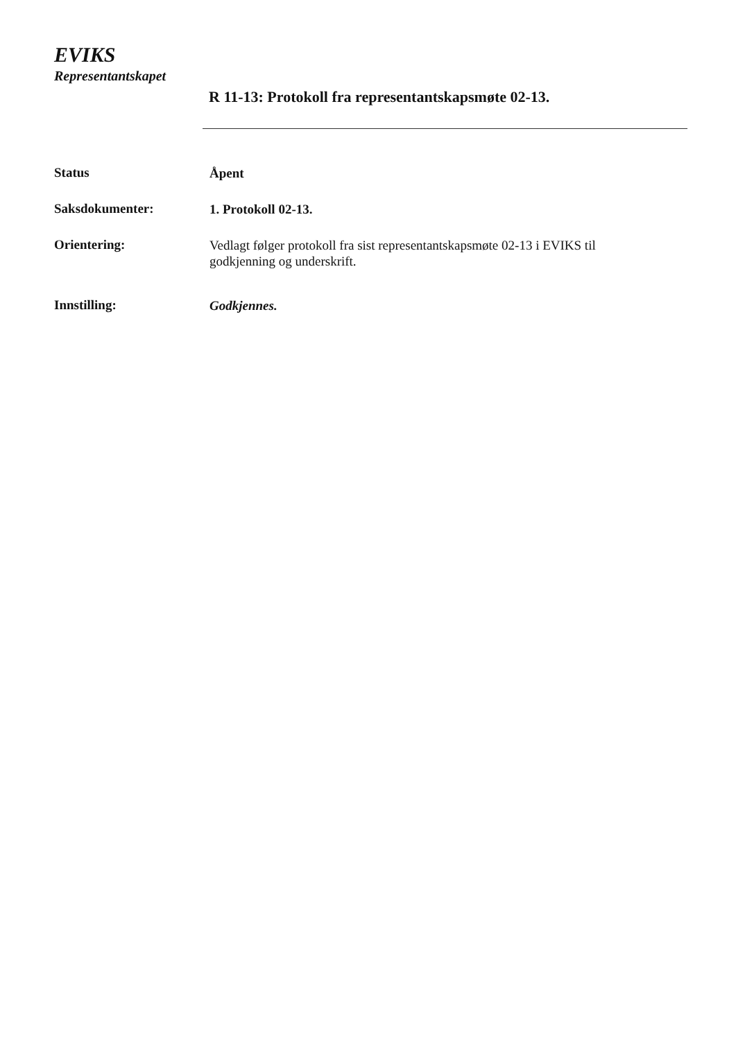EVIKS
Representantskapet
R 11-13: Protokoll fra representantskapsmøte 02-13.
Status
Åpent
Saksdokumenter:
1. Protokoll 02-13.
Orientering:
Vedlagt følger protokoll fra sist representantskapsmøte 02-13 i EVIKS til godkjenning og underskrift.
Innstilling:
Godkjennes.